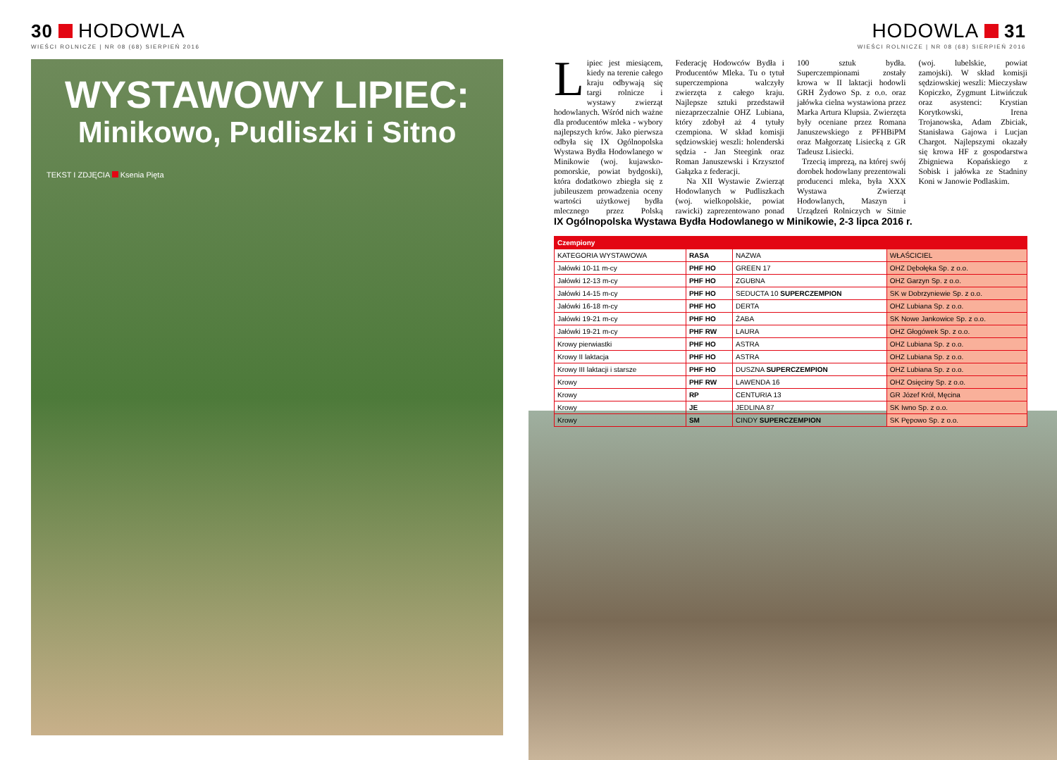30 HODOWLA
WIEŚCI ROLNICZE | NR 08 (68) SIERPIEŃ 2016
WYSTAWOWY LIPIEC:
Minikowo, Pudliszki i Sitno
TEKST I ZDJĘCIA Ksenia Pięta
HODOWLA 31
WIEŚCI ROLNICZE | NR 08 (68) SIERPIEŃ 2016
Lipiec jest miesiącem, kiedy na terenie całego kraju odbywają się targi rolnicze i wystawy zwierząt hodowlanych. Wśród nich ważne dla producentów mleka - wybory najlepszych krów. Jako pierwsza odbyła się IX Ogólnopolska Wystawa Bydła Hodowlanego w Minikowie (woj. kujawsko-pomorskie, powiat bydgoski), która dodatkowo zbiegła się z jubileuszem prowadzenia oceny wartości użytkowej bydła mlecznego przez Polską Federację Hodowców Bydła i Producentów Mleka. Tu o tytuł superczempiona walczyły zwierzęta z całego kraju. Najlepsze sztuki przedstawił niezaprzeczalnie OHZ Lubiana, który zdobył aż 4 tytuły czempiona. W skład komisji sędziowskiej weszli: holenderski sędzia - Jan Steegink oraz Roman Januszewski i Krzysztof Gałązka z federacji.
Na XII Wystawie Zwierząt Hodowlanych w Pudliszkach (woj. wielkopolskie, powiat rawicki) zaprezentowano ponad 100 sztuk bydła. Superczempionami zostały krowa w II laktacji hodowli GRH Żydowo Sp. z o.o. oraz jałówka cielna wystawiona przez Marka Artura Klupsia. Zwierzęta były oceniane przez Romana Januszewskiego z PFHBiPM oraz Małgorzatę Lisiecką z GR Tadeusz Lisiecki.
Trzecią imprezą, na której swój dorobek hodowlany prezentowali producenci mleka, była XXX Wystawa Zwierząt Hodowlanych, Maszyn i Urządzeń Rolniczych w Sitnie (woj. lubelskie, powiat zamojski). W skład komisji sędziowskiej weszli: Mieczysław Kopiczko, Zygmunt Litwińczuk oraz asystenci: Krystian Korytkowski, Irena Trojanowska, Adam Zbiciak, Stanisława Gajowa i Lucjan Chargot. Najlepszymi okazały się krowa HF z gospodarstwa Zbigniewa Kopańskiego z Sobisk i jałówka ze Stadniny Koni w Janowie Podlaskim.
IX Ogólnopolska Wystawa Bydła Hodowlanego w Minikowie, 2-3 lipca 2016 r.
| Czempiony | | | |
| --- | --- | --- | --- |
| KATEGORIA WYSTAWOWA | RASA | NAZWA | WŁAŚCICIEL |
| Jałówki 10-11 m-cy | PHF HO | GREEN 17 | OHZ Dębołęka Sp. z o.o. |
| Jałówki 12-13 m-cy | PHF HO | ZGUBNA | OHZ Garzyn Sp. z o.o. |
| Jałówki 14-15 m-cy | PHF HO | SEDUCTA 10 SUPERCZEMPION | SK w Dobrzyniewie Sp. z o.o. |
| Jałówki 16-18 m-cy | PHF HO | DERTA | OHZ Lubiana Sp. z o.o. |
| Jałówki 19-21 m-cy | PHF HO | ŻABA | SK Nowe Jankowice Sp. z o.o. |
| Jałówki 19-21 m-cy | PHF RW | LAURA | OHZ Głogówek Sp. z o.o. |
| Krowy pierwiastki | PHF HO | ASTRA | OHZ Lubiana Sp. z o.o. |
| Krowy II laktacja | PHF HO | ASTRA | OHZ Lubiana Sp. z o.o. |
| Krowy III laktacji i starsze | PHF HO | DUSZNA SUPERCZEMPION | OHZ Lubiana Sp. z o.o. |
| Krowy | PHF RW | LAWENDA 16 | OHZ Osięciny Sp. z o.o. |
| Krowy | RP | CENTURIA 13 | GR Józef Król, Męcina |
| Krowy | JE | JEDLINA 87 | SK Iwno Sp. z o.o. |
| Krowy | SM | CINDY SUPERCZEMPION | SK Pępowo Sp. z o.o. |